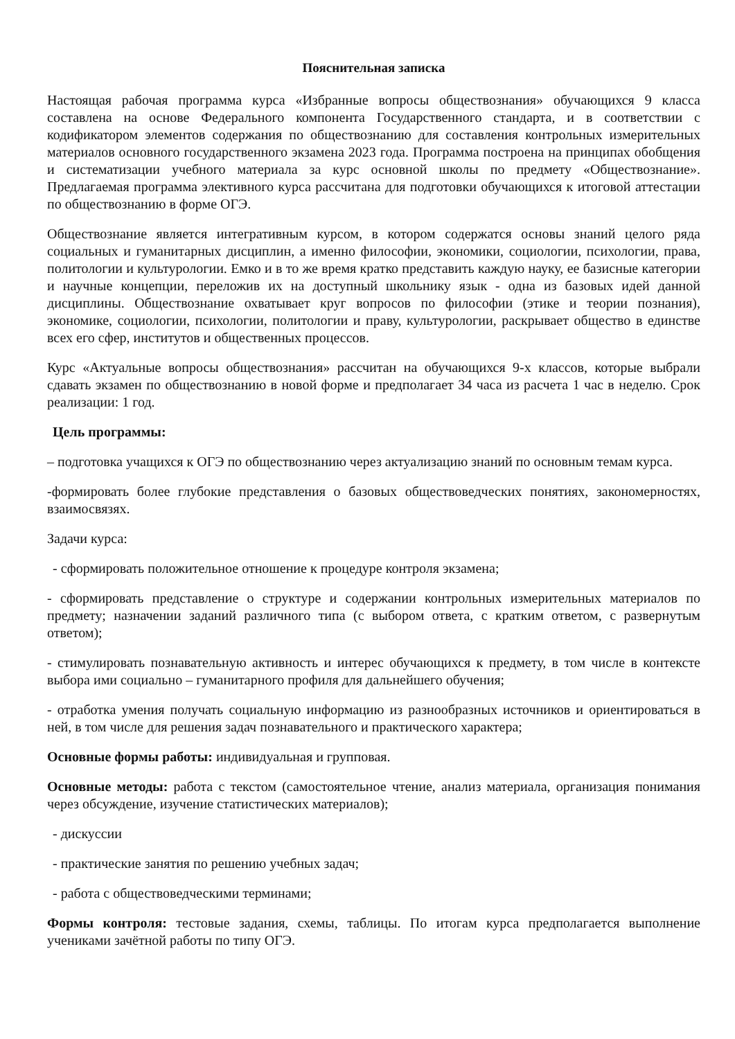Пояснительная записка
Настоящая рабочая программа курса «Избранные вопросы обществознания» обучающихся 9 класса составлена на основе Федерального компонента Государственного стандарта, и в соответствии с кодификатором элементов содержания по обществознанию для составления контрольных измерительных материалов основного государственного экзамена 2023 года. Программа построена на принципах обобщения и систематизации учебного материала за курс основной школы по предмету «Обществознание». Предлагаемая программа элективного курса рассчитана для подготовки обучающихся к итоговой аттестации по обществознанию в форме ОГЭ.
Обществознание является интегративным курсом, в котором содержатся основы знаний целого ряда социальных и гуманитарных дисциплин, а именно философии, экономики, социологии, психологии, права, политологии и культурологии. Емко и в то же время кратко представить каждую науку, ее базисные категории и научные концепции, переложив их на доступный школьнику язык - одна из базовых идей данной дисциплины. Обществознание охватывает круг вопросов по философии (этике и теории познания), экономике, социологии, психологии, политологии и праву, культурологии, раскрывает общество в единстве всех его сфер, институтов и общественных процессов.
Курс «Актуальные вопросы обществознания» рассчитан на обучающихся 9-х классов, которые выбрали сдавать экзамен по обществознанию в новой форме и предполагает 34 часа из расчета 1 час в неделю. Срок реализации: 1 год.
Цель программы:
– подготовка учащихся к ОГЭ по обществознанию через актуализацию знаний по основным темам курса.
-формировать более глубокие представления о базовых обществоведческих понятиях, закономерностях, взаимосвязях.
Задачи курса:
- сформировать положительное отношение к процедуре контроля экзамена;
- сформировать представление о структуре и содержании контрольных измерительных материалов по предмету; назначении заданий различного типа (с выбором ответа, с кратким ответом, с развернутым ответом);
- стимулировать познавательную активность и интерес обучающихся к предмету, в том числе в контексте выбора ими социально – гуманитарного профиля для дальнейшего обучения;
- отработка умения получать социальную информацию из разнообразных источников и ориентироваться в ней, в том числе для решения задач познавательного и практического характера;
Основные формы работы: индивидуальная и групповая.
Основные методы: работа с текстом (самостоятельное чтение, анализ материала, организация понимания через обсуждение, изучение статистических материалов);
- дискуссии
- практические занятия по решению учебных задач;
- работа с обществоведческими терминами;
Формы контроля: тестовые задания, схемы, таблицы. По итогам курса предполагается выполнение учениками зачётной работы по типу ОГЭ.